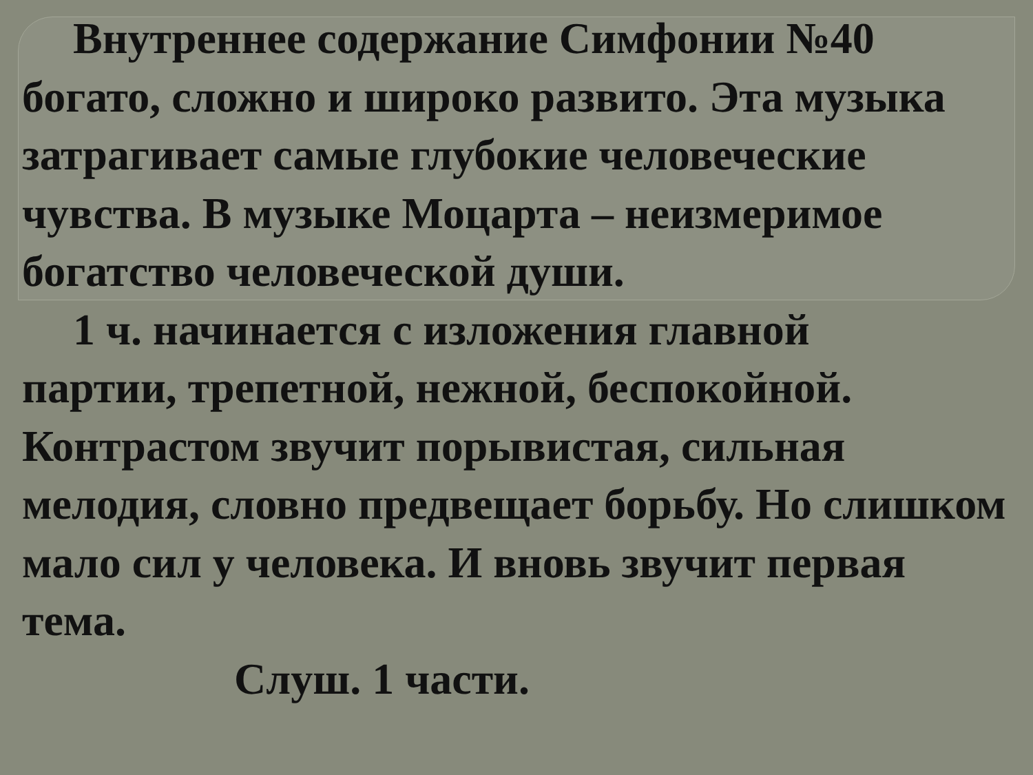Внутреннее содержание Симфонии №40
богато, сложно и широко развито. Эта музыка затрагивает самые глубокие человеческие чувства. В музыке Моцарта – неизмеримое богатство человеческой души.
1 ч. начинается с изложения главной
партии, трепетной, нежной, беспокойной. Контрастом звучит порывистая, сильная мелодия, словно предвещает борьбу. Но слишком мало сил у человека. И вновь звучит первая тема.
Слуш. 1 части.